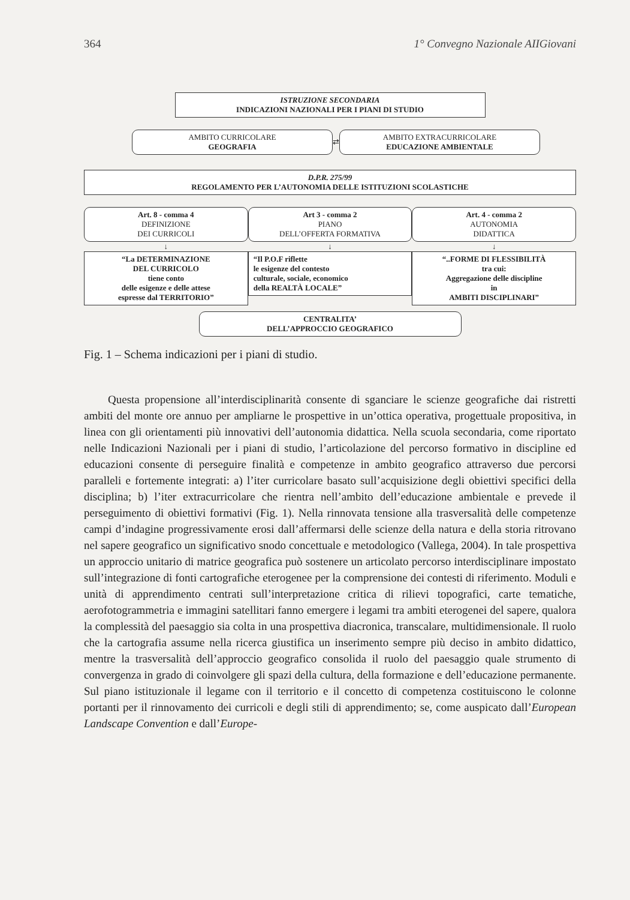364 1° Convegno Nazionale AIIGiovani
ISTRUZIONE SECONDARIA
INDICAZIONI NAZIONALI PER I PIANI DI STUDIO
AMBITO CURRICOLARE
GEOGRAFIA
⇄
AMBITO EXTRACURRICOLARE
EDUCAZIONE AMBIENTALE
D.P.R. 275/99
REGOLAMENTO PER L’AUTONOMIA DELLE ISTITUZIONI SCOLASTICHE
Art. 8 - comma 4
DEFINIZIONE
DEI CURRICOLI
↓
“La DETERMINAZIONE
DEL CURRICOLO
tiene conto
delle esigenze e delle attese
espresse dal TERRITORIO”
Art 3 - comma 2
PIANO
DELL’OFFERTA FORMATIVA
↓
“Il P.O.F riflette
le esigenze del contesto
culturale, sociale, economico
della REALTÀ LOCALE”
Art. 4 - comma 2
AUTONOMIA
DIDATTICA
↓
“..FORME DI FLESSIBILITÀ
tra cui:
Aggregazione delle discipline
in
AMBITI DISCIPLINARI”
CENTRALITA’
DELL’APPROCCIO GEOGRAFICO
Fig. 1 – Schema indicazioni per i piani di studio.
Questa propensione all’interdisciplinarità consente di sganciare le scienze geografiche dai ristretti ambiti del monte ore annuo per ampliarne le prospettive in un’ottica operativa, progettuale propositiva, in linea con gli orientamenti più innovativi dell’autonomia didattica. Nella scuola secondaria, come riportato nelle Indicazioni Nazionali per i piani di studio, l’articolazione del percorso formativo in discipline ed educazioni consente di perseguire finalità e competenze in ambito geografico attraverso due percorsi paralleli e fortemente integrati: a) l’iter curricolare basato sull’acquisizione degli obiettivi specifici della disciplina; b) l’iter extracurricolare che rientra nell’ambito dell’educazione ambientale e prevede il perseguimento di obiettivi formativi (Fig. 1). Nella rinnovata tensione alla trasversalità delle competenze campi d’indagine progressivamente erosi dall’affermarsi delle scienze della natura e della storia ritrovano nel sapere geografico un significativo snodo concettuale e metodologico (Vallega, 2004). In tale prospettiva un approccio unitario di matrice geografica può sostenere un articolato percorso interdisciplinare impostato sull’integrazione di fonti cartografiche eterogenee per la comprensione dei contesti di riferimento. Moduli e unità di apprendimento centrati sull’interpretazione critica di rilievi topografici, carte tematiche, aerofotogrammetria e immagini satellitari fanno emergere i legami tra ambiti eterogenei del sapere, qualora la complessità del paesaggio sia colta in una prospettiva diacronica, transcalare, multidimensionale. Il ruolo che la cartografia assume nella ricerca giustifica un inserimento sempre più deciso in ambito didattico, mentre la trasversalità dell’approccio geografico consolida il ruolo del paesaggio quale strumento di convergenza in grado di coinvolgere gli spazi della cultura, della formazione e dell’educazione permanente. Sul piano istituzionale il legame con il territorio e il concetto di competenza costituiscono le colonne portanti per il rinnovamento dei curricoli e degli stili di apprendimento; se, come auspicato dall’European Landscape Convention e dall’Europe-